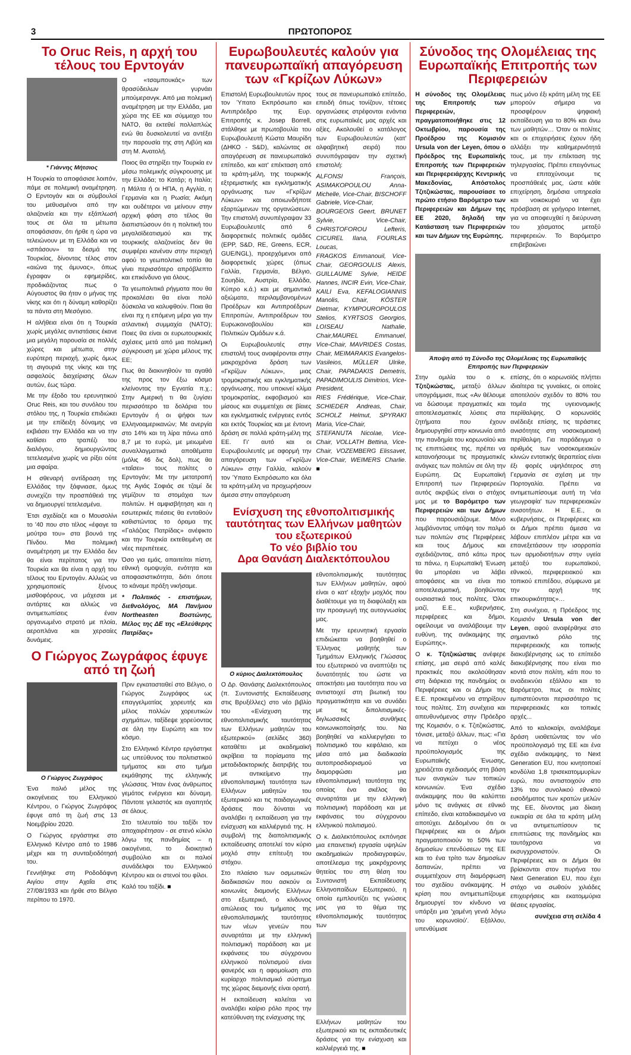3 ΠΡΩΤΟΠΟΡΟΣ
Το Oruc Reis, η αρχή του τέλους του Ερντογάν
* Γιάννης Μήτσιος
Η Τουρκία το αποφάσισε λοιπόν, πάμε σε πολεμική αναμέτρηση. Ο Ερντογάν και οι σύμβουλοί του μεθυσμένοι από την αλαζονεία και την εξάπλωσή τους σε όλα τα μέτωπα αποφάσισαν, ότι ήρθε η ώρα να τελειώνουν με τη Ελλάδα και να «σπάσουν» τα δεσμά της Τουρκίας, δίνοντας τέλος στον «αιώνα της άμυνας», όπως έγραφαν οι εφημερίδες, προδικάζοντας πως ο Αύγουστος θα ήταν ο μήνας της νίκης και ότι η δύναμη καθορίζει τα πάντα στη Μεσόγειο.
Η αλήθεια είναι ότι η Τουρκία χωρίς μεγάλες αντιστάσεις έκανε μια μεγάλη παρουσία σε πολλές χώρες και μέτωπα, στην ευρύτερη περιοχή, χωρίς όμως τη σιγουριά της νίκης και της ασφαλούς διαχείρισης όλων αυτών, έως τώρα.
Με την έξοδο του ερευνητικού Oruc Reis, και του συνόλου του στόλου της, η Τουρκία επιδιώκει με την επίδειξη δύναμης να εκβιάσει την Ελλάδα και να την καθίσει στο τραπέζι του διαλόγου, δημιουργώντας τετελεσμένα χωρίς να ρίξει ούτε μια σφαίρα.
Η σθεναρή αντίδραση της Ελλάδας την ξάφνιασε, όμως συνεχίζει την προσπάθειά της να δημιουργεί τετελεσμένα.
Έτσι σχεδίαζε και ο Μουσολίνι το '40 που στο τέλος «έφαγε τα μούτρα του» στα βουνά της Πίνδου. Μια πολεμική αναμέτρηση με την Ελλάδα δεν θα είναι περίπατος για την Τουρκία και θα είναι η αρχή του τέλους του Ερντογάν. Αλλιώς να χρησιμοποιείς ξένους μισθοφόρους, να μάχεσαι με αντάρτες και αλλιώς να αντιμετωπίσεις έναν οργανωμένο στρατό με πλοία, αεροπλάνα και χερσαίες δυνάμεις.
Ο «τσαμπουκάς» των θρασύδειλων γυρνάει μπούμερανγκ. Από μια πολεμική αναμέτρηση με την Ελλάδα, μια χώρα της ΕΕ και σύμμαχο του ΝΑΤΟ, θα εκτεθεί πολλαπλώς ενώ θα δυσκολευτεί να αντέξει την παρουσία της στη Λιβύη και στη Μ. Ανατολή.
Ποιος θα στηρίξει την Τουρκία εν μέσω πολεμικής σύγκρουσης με την Ελλάδα; το Κατάρ; η Ιταλία; η Μάλτα ή οι ΗΠΑ, η Αγγλία, η Γερμανία και η Ρωσία; Ακόμη και ουδέτεροι να μείνουν στην αρχική φάση στο τέλος θα διαπιστώσουν ότι η πολιτική του μεγαλοϊδεατισμού και της τουρκικής αλαζονείας δεν θα συμφέρει κανέναν στην περιοχή αφού το γεωπολιτικό τοπίο θα γίνει περισσότερο απρόβλεπτο και επικίνδυνο για όλους.
Τα γεωπολιτικά ρήγματα που θα προκαλέσει θα είναι πολύ δύσκολα να καλυφθούν. Ποια θα είναι πχ η επόμενη μέρα για την ατλαντική συμμαχία (ΝΑΤΟ); Ποιες θα είναι οι ευρωτουρκικές σχέσεις μετά από μια πολεμική σύγκρουση με χώρα μέλους της ΕΕ;
Πως θα διακινηθούν τα αγαθά της προς τον έξω κόσμο κλείνοντας την Εγνατία π.χ.; Στην Αμερική τι θα ζυγίσει περισσότερο τα δολάρια του Ερντογάν ή οι ψήφοι των Ελληνοαμερικανών; Με ανεργία στο 14% και τη λίρα πάνω από 8,7 με το ευρώ, με μειωμένα συναλλαγματικά αποθέματα (μόλις 46 δις δολ), πως θα «ταΐσει» τους πολίτες ο Ερντογάν; Με την μετατροπή της Αγιάς Σοφιάς σε τζαμί δε γεμίζουν τα στομάχια των πολιτών. Η αμφισβήτηση και η εσωτερικές πιέσεις θα ενταθούν καθιστώντας το όραμα της «Γαλάζιας Πατρίδας» ανέφικτο και την Τουρκία εκτεθειμένη σε νέες περιπέτειες.
Όσο για εμάς, απαιτείται πίστη, εθνική ομοψυχία, ενότητα και αποφασιστικότητα, διότι όποτε το κάναμε πράξη νικήσαμε.
* Πολιτικός - επιστήμων, διεθνολόγος, ΜΑ Παν/μιου Northeasten Βοστώνης, Μέλος της ΔΕ της «Ελεύθερης Πατρίδας»
Ο Γιώργος Ζωγράφος έφυγε από τη ζωή
Ο Γιώργος Ζωγράφος
Ένα παλιό μέλος της οικογένειας του Ελληνικού Κέντρου, ο Γιώργος Ζωγράφος έφυγε από τη ζωή στις 13 Νοεμβρίου 2020.
Ο Γιώργος εργάστηκε στο Ελληνικό Κέντρο από το 1986 μέχρι και τη συνταξιοδότησή του.
Γεννήθηκε στη Ροδοδάφνη Αιγίου στην Αχαΐα στις 27/08/1933 και ήρθε στο Βέλγιο περίπου το 1970.
Πριν εγκατασταθεί στο Βέλγιο, ο Γιώργος Ζωγράφος ως επαγγελματίας χορευτής και μέλος πολλών χορευτικών σχημάτων, ταξίδεψε χορεύοντας σε όλη την Ευρώπη και τον κόσμο.
Στο Ελληνικό Κέντρο εργάστηκε ως υπεύθυνος του πολιτιστικού τμήματος και στο τμήμα εκμάθησης της ελληνικής γλώσσας. Ήταν ένας άνθρωπος γεμάτος ενέργεια και δύναμη. Πάντοτε γελαστός και αγαπητός σε όλους.
Στο τελευταίο του ταξίδι τον αποχαιρέτησαν - σε στενό κύκλο λόγω της πανδημίας – η οικογένεια, το διοικητικό συμβούλιο και οι παλιοί συνάδελφοι του Ελληνικού Κέντρου και οι στενοί του φίλοι.
Καλό του ταξίδι. ■
Ευρωβουλευτές καλούν για πανευρωπαϊκή απαγόρευση των «Γκρίζων Λύκων»
Επιστολή Ευρωβουλευτών προς τον Ύπατο Εκπρόσωπο και Αντιπρόεδρο της Ευρ. Επιτροπής κ. Josep Borrell, στάλθηκε με πρωτοβουλία του Ευρωβουλευτή Κώστα Μαυρίδη (ΔΗΚΟ - S&D), καλώντας σε απαγόρευση σε πανευρωπαϊκό επίπεδο, και κατ' επέκταση από τα κράτη-μέλη, της τουρκικής εξτρεμιστικής και εγκληματικής οργάνωσης των «Γκρίζων Λύκων» και οποιωνδήποτε εξαρτώμενων της οργανώσεων. Την επιστολή συνυπέγραψαν 33 Ευρωβουλευτές από 6 διαφορετικές πολιτικές ομάδες (EPP, S&D, RE, Greens, ECR, GUE/NGL), προερχόμενοι από διαφορετικές χώρες (όπως Γαλλία, Γερμανία, Βέλγιο, Σουηδία, Αυστρία, Ελλάδα, Κύπρο κ.ά.) και με σημαντικά αξιώματα, περιλαμβανομένων Προέδρων και Αντιπροέδρων Επιτροπών, Αντιπροέδρων του Ευρωκοινοβουλίου και Πολιτικών Ομάδων κ.ά.
Οι Ευρωβουλευτές στην επιστολή τους αναφέρονται στην μακροχρόνια δράση των «Γκρίζων Λύκων», μιας τρομοκρατικής και εγκληματικής οργάνωσης, που υποκινεί κλίμα τρομοκρατίας, εκφοβισμού και μίσους και συμμετέχει σε βίαιες και εγκληματικές ενέργειες εντός και εκτός Τουρκίας και με έντονη δράση σε πολλά κράτη-μέλη της ΕΕ. Γι' αυτό και οι Ευρωβουλευτές με αφορμή την απαγόρευση των «Γκρίζων Λύκων» στην Γαλλία, καλούν τον Ύπατο Εκπρόσωπο και όλα τα κράτη-μέλη να προχωρήσουν άμεσα στην απαγόρευση
τους σε πανευρωπαϊκό επίπεδο, επειδή όπως τονίζουν, τέτοιες οργανώσεις στρέφονται ενάντια στις ευρωπαϊκές μας αρχές και αξίες. Ακολουθεί ο κατάλογος των Ευρωβουλευτών (κατ' αλφαβητική σειρά) που συνυπόγραψαν την σχετική επιστολή:
ALFONSI François, ASIMAKOPOULOU Anna-Michelle, Vice-Chair, BISCHOFF Gabriele, Vice-Chair,
BOURGEOIS Geert, BRUNET Sylvie, Vice-Chair, CHRISTOFOROU Lefteris, CICUREL Ilana, FOURLAS Loucas,
FRAGKOS Emmanouil, Vice-Chair, GEORGOULIS Alexis, GUILLAUME Sylvie, HEIDE Hannes, INCIR Evin, Vice-Chair, KAILI Eva, KEFALOGIANNIS Manolis, Chair, KÖSTER Dietmar, KYMPOUROPOULOS Stelios, KYRTSOS Georgios, LOISEAU Nathalie, Chair,MAUREL Emmanuel, Vice-Chair, MAVRIDES Costas, Chair, MEIMARAKIS Evangelos-Vasileios, MÜLLER Ulrike, Chair, PAPADAKIS Demetris, PAPADIMOULIS Dimitrios, Vice-President,
RIES Frédérique, Vice-Chair, SCHIEDER Andreas, Chair, SCHOLZ Helmut, SPYRAKI Maria, Vice-Chair,
STEFANUTA Nicolae, Vice-Chair, VOLLATH Bettina, Vice-Chair, VOZEMBERG Elissavet, Vice-Chair, WEIMERS Charlie. ■
Ενίσχυση της εθνοπολιτισμικής ταυτότητας των Ελλήνων μαθητών του εξωτερικού
Το νέο βιβλίο του
Δρα Θανάση Διαλεκτόπουλου
Ο κύριος Διαλεκτόπουλος
Ο Δρ. Θανάσης Διαλεκτόπουλος (π. Συντονιστής Εκπαίδευσης στις Βρυξέλλες) στο νέο βιβλίο του «Ενίσχυση της εθνοπολιτισμικής ταυτότητας των Ελλήνων μαθητών του εξωτερικού» (σελίδες 360) καταθέτει με ακαδημαϊκή ακρίβεια τα πορίσματα της μεταδιδακτορικής διατριβής του με αντικείμενο την εθνοπολιτισμική ταυτότητα των Ελλήνων μαθητών του εξωτερικού και τις παιδαγωγικές δράσεις που δύναται να αναλάβει η εκπαίδευση για την ενίσχυση και καλλιέργειά της. Η συμβολή της διαπολιτισμικής εκπαίδευσης αποτελεί τον κύριο μοχλό στην επίτευξη του στόχου.
Στο πλαίσιο των οσμωτικών διαδικασιών που ασκούν οι κοινωνίες διαμονής Ελλήνων στο εξωτερικό, ο κίνδυνος απώλειας του τμήματος της εθνοπολιτισμικής ταυτότητας των νέων γενεών που συναρτάται με την ελληνική πολιτισμική παράδοση και με εκφάνσεις του σύγχρονου ελληνικού πολιτισμού είναι φανερός και η αφομοίωση στο κυρίαρχο πολιτισμικό σύστημα της χώρας διαμονής είναι ορατή.
Η εκπαίδευση καλείται να αναλάβει καίριο ρόλο προς την κατεύθυνση της ενίσχυσης της
εθνοπολιτισμικής ταυτότητας των Ελλήνων μαθητών, αφού είναι ο κατ' εξοχήν μοχλός που διαθέτουμε για τη διαφύλαξη και την προαγωγή της αυτογνωσίας μας.
Με την ερευνητική εργασία επιδιώκεται να βοηθηθεί ο Έλληνας μαθητής των Τμημάτων Ελληνικής Γλώσσας του εξωτερικού να αναπτύξει τις δυνατότητές του ώστε να αποκτήσει μια ταυτότητα που να αντιστοιχεί στη βιωτική του πραγματικότητα και να συνάδει με τις διπολιτισμικές-διγλωσσικές συνθήκες κοινωνικοποίησής του. Να βοηθηθεί να καλλιεργήσει το πολιτισμικό του κεφάλαιο, και μέσα από μια διαδικασία αυτοπροσδιορισμού να διαμορφώσει μια εθνοπολιτισμική ταυτότητα της οποίας ένα σκέλος θα συναρτάται με την ελληνική πολιτισμική παράδοση και με εκφάνσεις του σύγχρονου ελληνικού πολιτισμού.
Ο κ. Διαλεκτόπουλος εκπόνησε μια επαινετική εργασία υψηλών ακαδημαϊκών προδιαγραφών, αποτέλεσμα της μακρόχρονης θητείας του στη θέση του Συντονιστή Εκπαίδευσης Ελληνοπαίδων Εξωτερικού, η οποία εμπλουτίζει τις γνώσεις μας για το θέμα της εθνοπολιτισμικής ταυτότητας των
Ελλήνων μαθητών του εξωτερικού και τις εκπαιδευτικές δράσεις για την ενίσχυση και καλλιέργειά της. ■
Σύνοδος της Ολομέλειας της Ευρωπαϊκής Επιτροπής των Περιφερειών
Η σύνοδος της Ολομέλειας της Επιτροπής των Περιφερειών, πραγματοποιήθηκε στις 12 Οκτωβρίου, παρουσία της Προέδρου της Κομισιόν Ursula von der Leyen, όπου ο Πρόεδρος της Ευρωπαϊκής Επιτροπής των Περιφερειών και Περιφερειάρχης Κεντρικής Μακεδονίας, Απόστολος Τζιτζικώστας, παρουσίασε το πρώτο ετήσιο Βαρόμετρο των Περιφερειών και Δήμων της ΕΕ 2020, δηλαδή την Κατάσταση των Περιφερειών και των Δήμων της Ευρώπης.
πως μόνο έξι κράτη μέλη της ΕΕ μπορούν σήμερα να προσφέρουν ψηφιακή εκπαίδευση για το 80% και άνω των μαθητών… Όταν οι πολίτες και οι επιχειρήσεις έχουν ήδη αλλάξει την καθημερινότητά τους, με την επέκταση της τηλεργασίας. Πρέπει επειγόντως να επιταχύνουμε τις προσπάθειές μας, ώστε κάθε επιχείρηση, δημόσια υπηρεσία και νοικοκυριό να έχει πρόσβαση σε γρήγορο Internet, για να αποφευχθεί η διεύρυνση του χάσματος μεταξύ περιφερειών. Το Βαρόμετρο επιβεβαιώνει
Άποψη από τη Σύνοδο της Ολομέλειας της Ευρωπαϊκής Επιτροπής των Περιφερειών
Στην ομιλία του ο κ. Τζιτζικώστας, μεταξύ άλλων υπογράμμισε, πως «Αν θέλουμε να δώσουμε πραγματικές και αποτελεσματικές λύσεις στα ζητήματα που έχουν δημιουργηθεί στην κοινωνία από την πανδημία του κορωνοϊού και τις επιπτώσεις της, πρέπει να κατανοήσουμε τις πραγματικές ανάγκες των πολιτών σε όλη την Ευρώπη. Ως Ευρωπαϊκή Επιτροπή των Περιφερειών αυτός ακριβώς είναι ο στόχος μας με το Βαρόμετρο των Περιφερειών και των Δήμων που παρουσιάζουμε. Μόνο λαμβάνοντας υπόψη τον παλμό των πολιτών στις Περιφέρειες και τους Δήμους και σχεδιάζοντας, από κάτω προς τα πάνω, η Ευρωπαϊκή Ένωση θα μπορέσει να λάβει αποφάσεις και να είναι πιο αποτελεσματική, βοηθώντας ουσιαστικά τους πολίτες. Όλοι μαζί, Ε.Ε., κυβερνήσεις, περιφέρειες και δήμοι, οφείλουμε να αναλάβουμε την ευθύνη, της ανάκαμψης της Ευρώπης».
Ο κ. Τζιτζικώστας ανέφερε επίσης, μια σειρά από καλές πρακτικές που ακολούθησαν στη διάρκεια της πανδημίας οι Περιφέρειες και οι Δήμοι της Ε.Ε. προκειμένου να στηρίξουν τους πολίτες. Στη συνέχεια και απευθυνόμενος στην Πρόεδρο της Κομισιόν, ο κ. Τζιτζικώστας, τόνισε, μεταξύ άλλων, πως: «Για να πετύχει ο νέος προϋπολογισμός της Ευρωπαϊκής Ένωσης, χρειάζεται σχεδιασμός στη βάση των αναγκών των τοπικών κοινωνιών. Ένα σχέδιο ανάκαμψης που θα καλύπτει μόνο τις ανάγκες σε εθνικό επίπεδο, είναι καταδικασμένο να αποτύχει. Δεδομένου ότι οι Περιφέρειες και οι Δήμοι πραγματοποιούν το 50% των δημοσίων επενδύσεων της ΕΕ και το ένα τρίτο των δημοσίων δαπανών, πρέπει να συμμετέχουν στη διαμόρφωση του σχεδίου ανάκαμψης. Η κρίση που αντιμετωπίζουμε δημιουργεί τον κίνδυνο να υπάρξει μια 'χαμένη γενιά λόγω του κορωνοϊού'. Εξάλλου, υπενθύμισε
επίσης, ότι ο κορωνοϊός πλήττει ιδιαίτερα τις γυναίκες, οι οποίες αποτελούν σχεδόν το 80% του τομέα της υγειονομικής περίθαλψης. Ο κορωνοϊός ανέδειξε επίσης, τις τεράστιες ανισότητες στη νοσοκομειακή περίθαλψη. Για παράδειγμα ο αριθμός των νοσοκομειακών κλινών εντατικής θεραπείας είναι έξι φορές υψηλότερος στη Γερμανία σε σχέση με την Πορτογαλία. Πρέπει να αντιμετωπίσουμε αυτή τη 'νέα γεωγραφία' των περιφερειακών ανισοτήτων. Η Ε.Ε., οι κυβερνήσεις, οι Περιφέρειες και οι Δήμοι πρέπει άμεσα να λάβουν επιπλέον μέτρα και να επανεξετάσουν την ισορροπία των αρμοδιοτήτων στην υγεία μεταξύ του ευρωπαϊκού, εθνικού, περιφερειακού και τοπικού επιπέδου, σύμφωνα με την αρχή της επικουρικότητας»…
Στη συνέχεια, η Πρόεδρος της Κομισιόν Ursula von der Leyen, αφού αναφέρθηκε στο σημαντικό ρόλο της περιφερειακής και τοπικής διακυβέρνησης ως το επίπεδο διακυβέρνησης που είναι πιο κοντά στον πολίτη, κάτι που το αναδεικνύει εξάλλου και το Βαρόμετρο, πως οι πολίτες εμπιστεύονται περισσότερο τις περιφερειακές και τοπικές αρχές...
Από το καλοκαίρι, αναλάβαμε δράση υιοθετώντας τον νέο προϋπολογισμό της ΕΕ και ένα σχέδιο ανάκαμψης, το Next Generation EU, που κινητοποιεί κονδύλια 1,8 τρισεκατομμυρίων ευρώ, που αντιστοιχούν στο 13% του συνολικού εθνικού εισοδήματος των κρατών μελών της ΕΕ, δίνοντας μια δίκαιη ευκαιρία σε όλα τα κράτη μέλη να αντιμετωπίσουν τις επιπτώσεις της πανδημίας και ταυτόχρονα να εκσυγχρονιστούν. Οι Περιφέρειες και οι Δήμοι θα βρίσκονται στον πυρήνα του Next Generation EU, που έχει στόχο να σωθούν χιλιάδες επιχειρήσεις και εκατομμύρια θέσεις εργασίας.
συνέχεια στη σελίδα 4